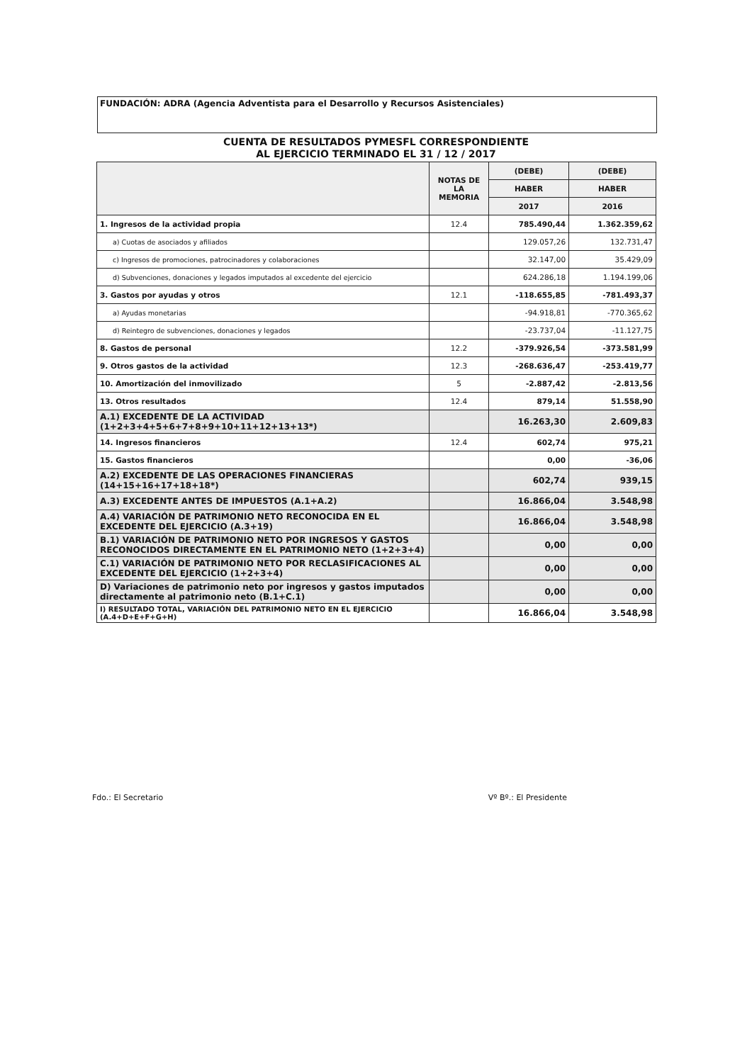FUNDACIÓN: ADRA (Agencia Adventista para el Desarrollo y Recursos Asistenciales)
CUENTA DE RESULTADOS PYMESFL CORRESPONDIENTE
AL EJERCICIO TERMINADO EL 31 / 12 / 2017
| | NOTAS DE LA MEMORIA | (DEBE) | (DEBE) |
| --- | --- | --- | --- |
| | | HABER | HABER |
| | | 2017 | 2016 |
| 1. Ingresos de la actividad propia | 12.4 | 785.490,44 | 1.362.359,62 |
| a) Cuotas de asociados y afiliados | | 129.057,26 | 132.731,47 |
| c) Ingresos de promociones, patrocinadores y colaboraciones | | 32.147,00 | 35.429,09 |
| d) Subvenciones, donaciones y legados imputados al excedente del ejercicio | | 624.286,18 | 1.194.199,06 |
| 3. Gastos por ayudas y otros | 12.1 | -118.655,85 | -781.493,37 |
| a) Ayudas monetarias | | -94.918,81 | -770.365,62 |
| d) Reintegro de subvenciones, donaciones y legados | | -23.737,04 | -11.127,75 |
| 8. Gastos de personal | 12.2 | -379.926,54 | -373.581,99 |
| 9. Otros gastos de la actividad | 12.3 | -268.636,47 | -253.419,77 |
| 10. Amortización del inmovilizado | 5 | -2.887,42 | -2.813,56 |
| 13. Otros resultados | 12.4 | 879,14 | 51.558,90 |
| A.1) EXCEDENTE DE LA ACTIVIDAD (1+2+3+4+5+6+7+8+9+10+11+12+13+13*) | | 16.263,30 | 2.609,83 |
| 14. Ingresos financieros | 12.4 | 602,74 | 975,21 |
| 15. Gastos financieros | | 0,00 | -36,06 |
| A.2) EXCEDENTE DE LAS OPERACIONES FINANCIERAS (14+15+16+17+18+18*) | | 602,74 | 939,15 |
| A.3) EXCEDENTE ANTES DE IMPUESTOS (A.1+A.2) | | 16.866,04 | 3.548,98 |
| A.4) VARIACIÓN DE PATRIMONIO NETO RECONOCIDA EN EL EXCEDENTE DEL EJERCICIO (A.3+19) | | 16.866,04 | 3.548,98 |
| B.1) VARIACIÓN DE PATRIMONIO NETO POR INGRESOS Y GASTOS RECONOCIDOS DIRECTAMENTE EN EL PATRIMONIO NETO (1+2+3+4) | | 0,00 | 0,00 |
| C.1) VARIACIÓN DE PATRIMONIO NETO POR RECLASIFICACIONES AL EXCEDENTE DEL EJERCICIO (1+2+3+4) | | 0,00 | 0,00 |
| D) Variaciones de patrimonio neto por ingresos y gastos imputados directamente al patrimonio neto (B.1+C.1) | | 0,00 | 0,00 |
| I) RESULTADO TOTAL, VARIACIÓN DEL PATRIMONIO NETO EN EL EJERCICIO (A.4+D+E+F+G+H) | | 16.866,04 | 3.548,98 |
Fdo.: El Secretario Vº Bº.: El Presidente